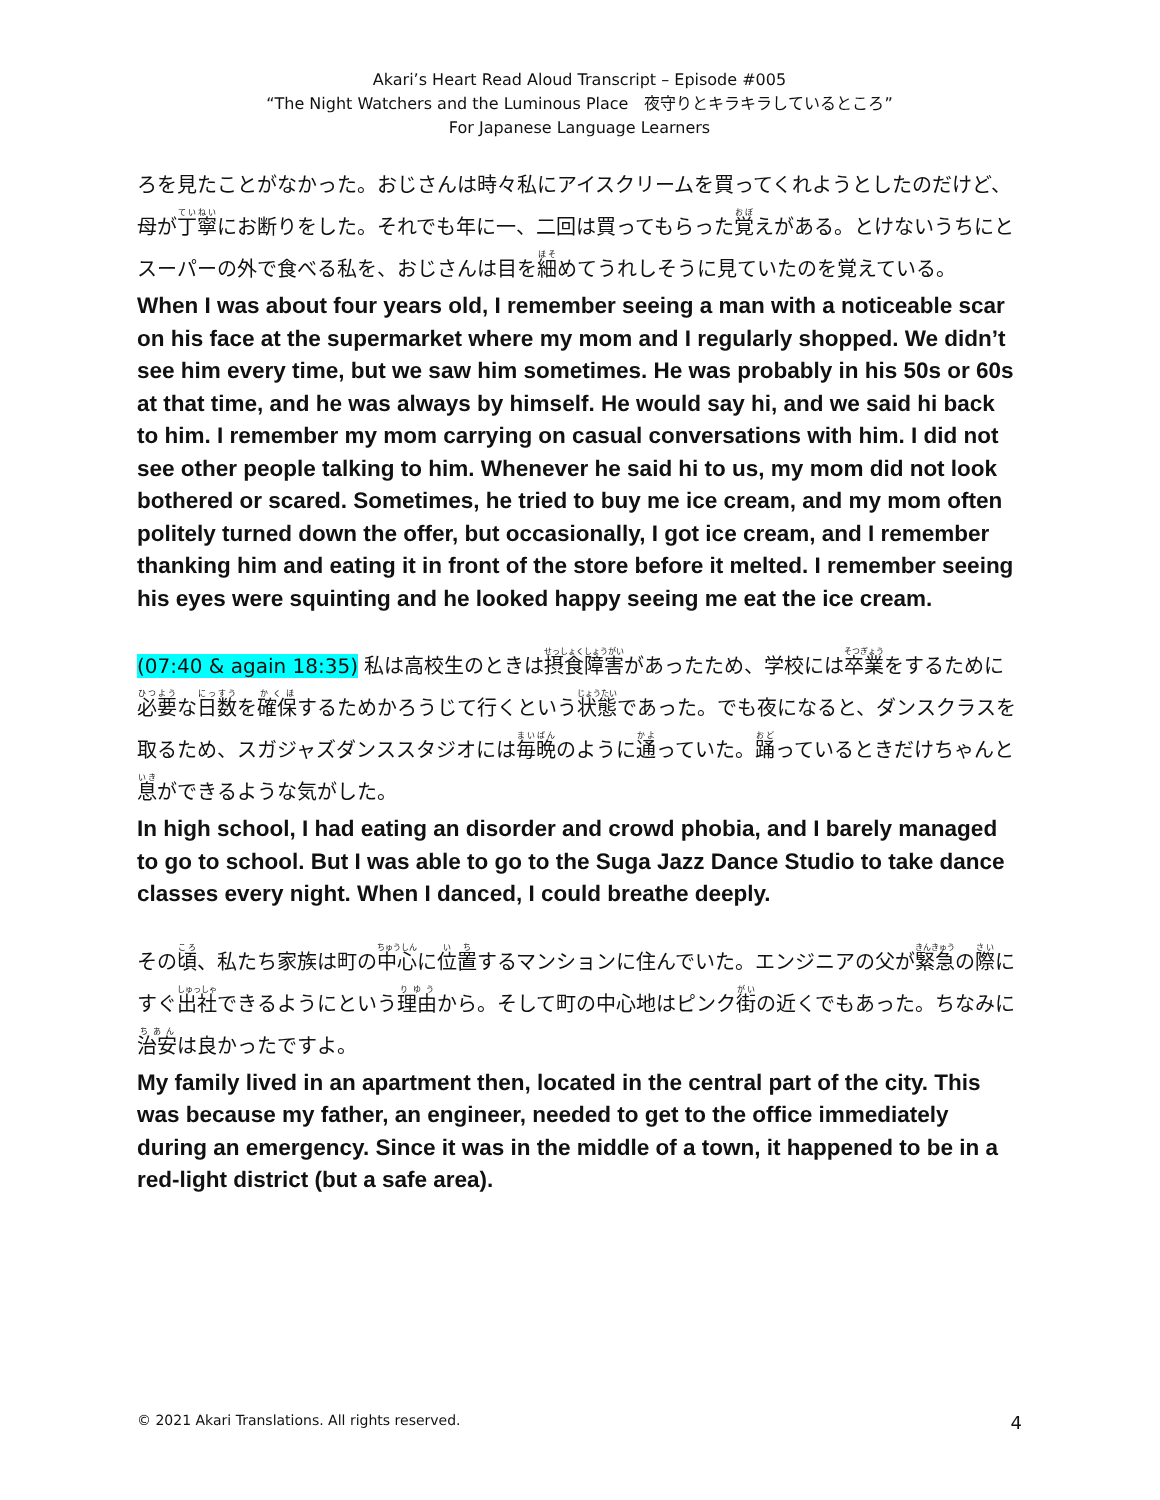Akari’s Heart Read Aloud Transcript – Episode #005
“The Night Watchers and the Luminous Place　夜守りとキラキラしているところ”
For Japanese Language Learners
ろを見たことがなかった。おじさんは時々私にアイスクリームを買ってくれようとしたのだけど、母が丁寧にお断りをした。それでも年に一、二回は買ってもらった覚えがある。とけないうちにとスーパーの外で食べる私を、おじさんは目を細めてうれしそうに見ていたのを覚えている。
When I was about four years old, I remember seeing a man with a noticeable scar on his face at the supermarket where my mom and I regularly shopped. We didn’t see him every time, but we saw him sometimes. He was probably in his 50s or 60s at that time, and he was always by himself. He would say hi, and we said hi back to him. I remember my mom carrying on casual conversations with him. I did not see other people talking to him. Whenever he said hi to us, my mom did not look bothered or scared. Sometimes, he tried to buy me ice cream, and my mom often politely turned down the offer, but occasionally, I got ice cream, and I remember thanking him and eating it in front of the store before it melted. I remember seeing his eyes were squinting and he looked happy seeing me eat the ice cream.
(07:40 & again 18:35) 私は高校生のときは摂食障害があったため、学校には卒業をするために必要な日数を確保するためかろうじて行くという状態であった。でも夜になると、ダンスクラスを取るため、スガジャズダンススタジオには毎晩のように通っていた。踊っているときだけちゃんと息ができるような気がした。
In high school, I had eating an disorder and crowd phobia, and I barely managed to go to school. But I was able to go to the Suga Jazz Dance Studio to take dance classes every night. When I danced, I could breathe deeply.
その頃、私たち家族は町の中心に位置するマンションに住んでいた。エンジニアの父が緊急の際にすぐ出社できるようにという理由から。そして町の中心地はピンク街の近くでもあった。ちなみに治安は良かったですよ。
My family lived in an apartment then, located in the central part of the city. This was because my father, an engineer, needed to get to the office immediately during an emergency. Since it was in the middle of a town, it happened to be in a red-light district (but a safe area).
© 2021 Akari Translations. All rights reserved. 4